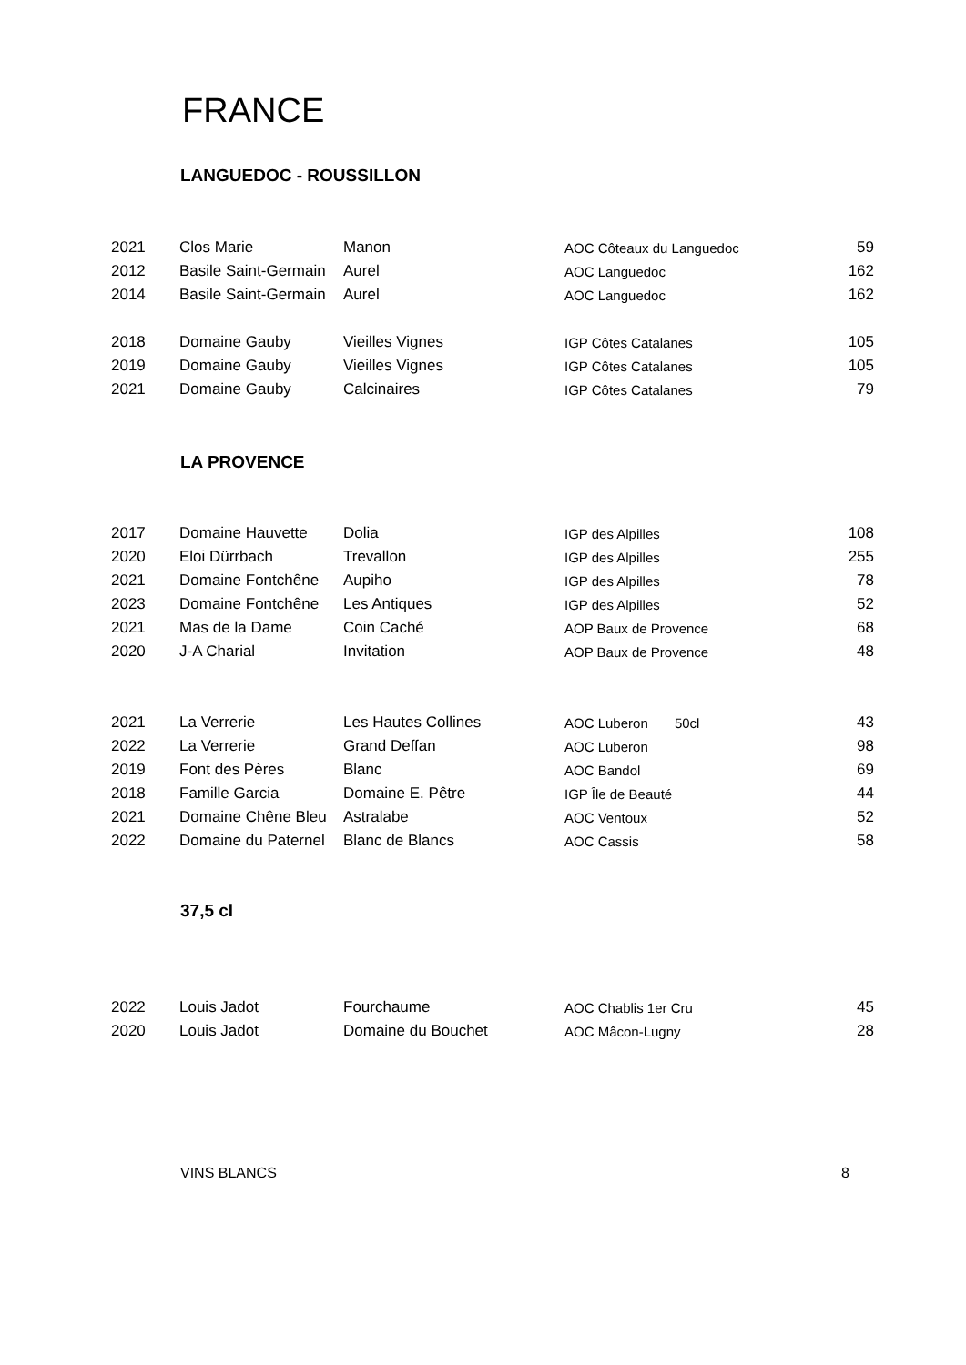FRANCE
LANGUEDOC - ROUSSILLON
| 2021 | Clos Marie | Manon | AOC Côteaux du Languedoc | 59 |
| 2012 | Basile Saint-Germain | Aurel | AOC Languedoc | 162 |
| 2014 | Basile Saint-Germain | Aurel | AOC Languedoc | 162 |
| 2018 | Domaine Gauby | Vieilles Vignes | IGP Côtes Catalanes | 105 |
| 2019 | Domaine Gauby | Vieilles Vignes | IGP Côtes Catalanes | 105 |
| 2021 | Domaine Gauby | Calcinaires | IGP Côtes Catalanes | 79 |
LA PROVENCE
| 2017 | Domaine Hauvette | Dolia | IGP des Alpilles | 108 |
| 2020 | Eloi Dürrbach | Trevallon | IGP des Alpilles | 255 |
| 2021 | Domaine Fontchêne | Aupiho | IGP des Alpilles | 78 |
| 2023 | Domaine Fontchêne | Les Antiques | IGP des Alpilles | 52 |
| 2021 | Mas de la Dame | Coin Caché | AOP Baux de Provence | 68 |
| 2020 | J-A Charial | Invitation | AOP Baux de Provence | 48 |
| 2021 | La Verrerie | Les Hautes Collines | AOC Luberon 50cl | 43 |
| 2022 | La Verrerie | Grand Deffan | AOC Luberon | 98 |
| 2019 | Font des Pères | Blanc | AOC Bandol | 69 |
| 2018 | Famille Garcia | Domaine E. Pêtre | IGP Île de Beauté | 44 |
| 2021 | Domaine Chêne Bleu | Astralabe | AOC Ventoux | 52 |
| 2022 | Domaine du Paternel | Blanc de Blancs | AOC Cassis | 58 |
37,5 cl
| 2022 | Louis Jadot | Fourchaume | AOC Chablis 1er Cru | 45 |
| 2020 | Louis Jadot | Domaine du Bouchet | AOC Mâcon-Lugny | 28 |
VINS BLANCS 8